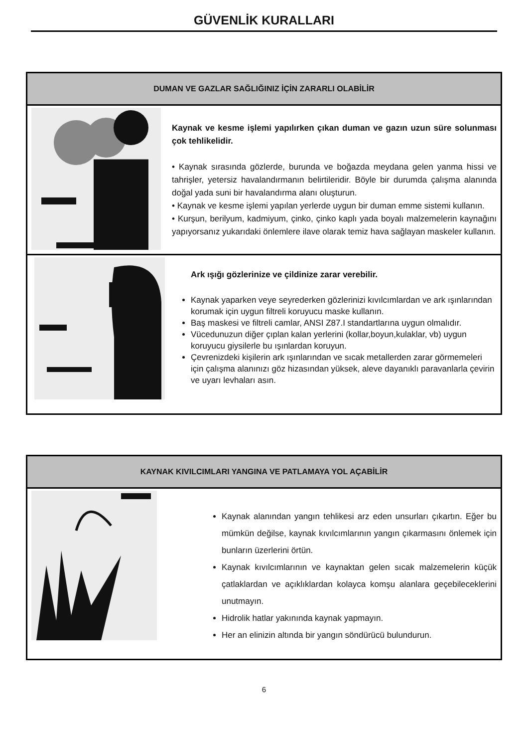GÜVENLİK KURALLARI
DUMAN VE GAZLAR SAĞLIĞINIZ İÇİN ZARARLI OLABİLİR
Kaynak ve kesme işlemi yapılırken çıkan duman ve gazın uzun süre solunması çok tehlikelidir.
• Kaynak sırasında gözlerde, burunda ve boğazda meydana gelen yanma hissi ve tahrişler, yetersiz havalandırmanın belirtileridir. Böyle bir durumda çalışma alanında doğal yada suni bir havalandırma alanı oluşturun.
• Kaynak ve kesme işlemi yapılan yerlerde uygun bir duman emme sistemi kullanın.
• Kurşun, berilyum, kadmiyum, çinko, çinko kaplı yada boyalı malzemelerin kaynağını yapıyorsanız yukarıdaki önlemlere ilave olarak temiz hava sağlayan maskeler kullanın.
Ark ışığı gözlerinize ve çildinize zarar verebilir.
Kaynak yaparken veye seyrederken gözlerinizi kıvılcımlardan ve ark ışınlarından korumak için uygun filtreli koruyucu maske kullanın.
Baş maskesi ve filtreli camlar, ANSI Z87.I standartlarına uygun olmalıdır.
Vücedunuzun diğer çıplan kalan yerlerini (kollar,boyun,kulaklar, vb) uygun koruyucu giysilerle bu ışınlardan koruyun.
Çevrenizdeki kişilerin ark ışınlarından ve sıcak metallerden zarar görmemeleri için çalışma alanınızı göz hizasından yüksek, aleve dayanıklı paravanlarla çevirin ve uyarı levhaları asın.
KAYNAK KIVILCIMLARI YANGINA VE PATLAMAYA YOL AÇABİLİR
Kaynak alanından yangın tehlikesi arz eden unsurları çıkartın. Eğer bu mümkün değilse, kaynak kıvılcımlarının yangın çıkarmasını önlemek için bunların üzerlerini örtün.
Kaynak kıvılcımlarının ve kaynaktan gelen sıcak malzemelerin küçük çatlaklardan ve açıklıklardan kolayca komşu alanlara geçebileceklerini unutmayın.
Hidrolik hatlar yakınında kaynak yapmayın.
Her an elinizin altında bir yangın söndürücü bulundurun.
6